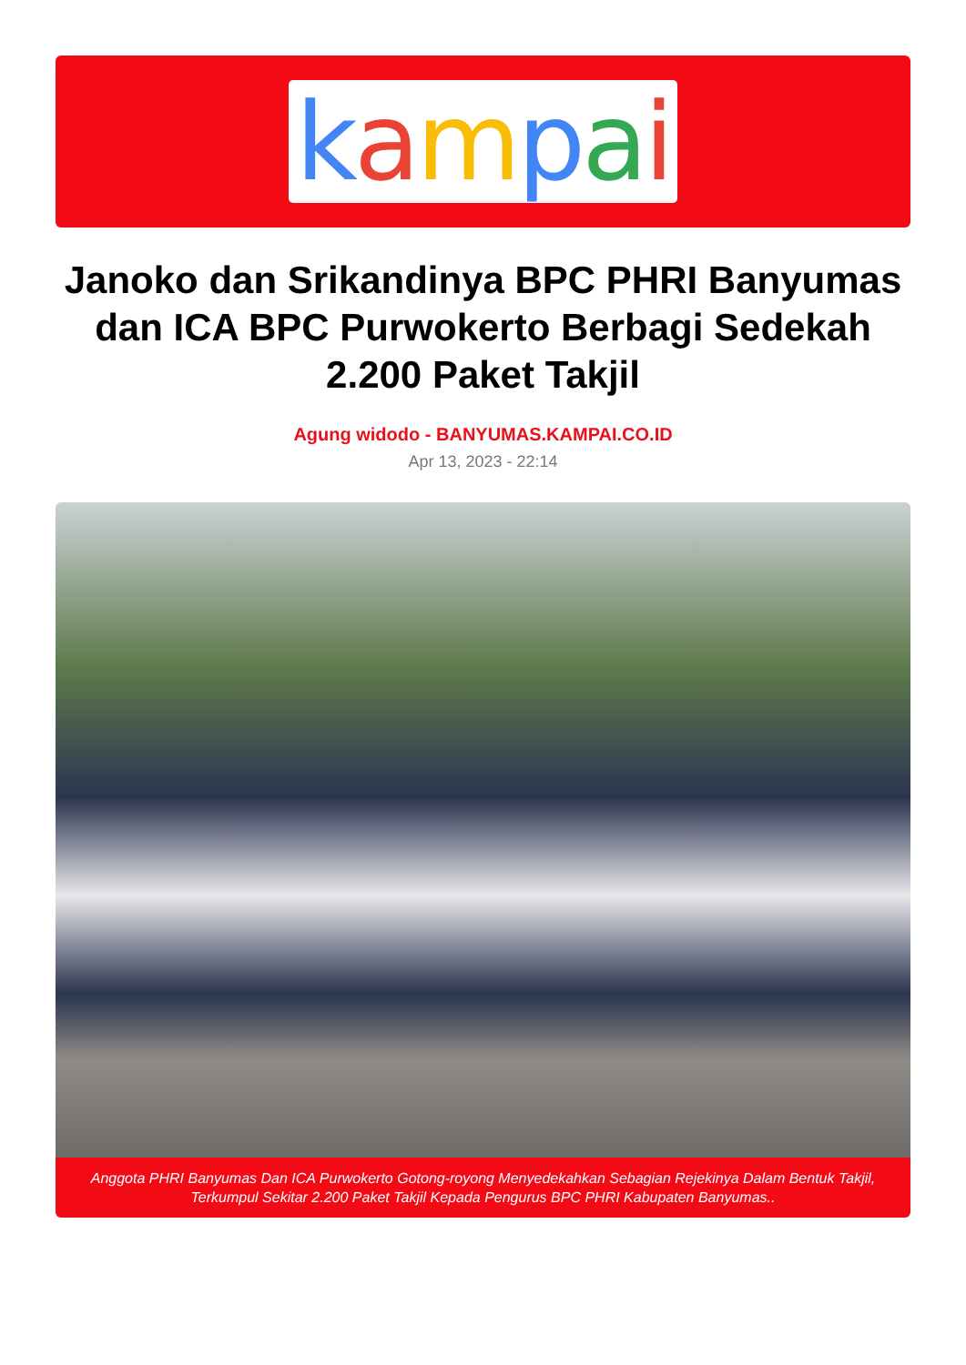kampai
Janoko dan Srikandinya BPC PHRI Banyumas dan ICA BPC Purwokerto Berbagi Sedekah 2.200 Paket Takjil
Agung widodo - BANYUMAS.KAMPAI.CO.ID
Apr 13, 2023 - 22:14
Anggota PHRI Banyumas Dan ICA Purwokerto Gotong-royong Menyedekahkan Sebagian Rejekinya Dalam Bentuk Takjil, Terkumpul Sekitar 2.200 Paket Takjil Kepada Pengurus BPC PHRI Kabupaten Banyumas..